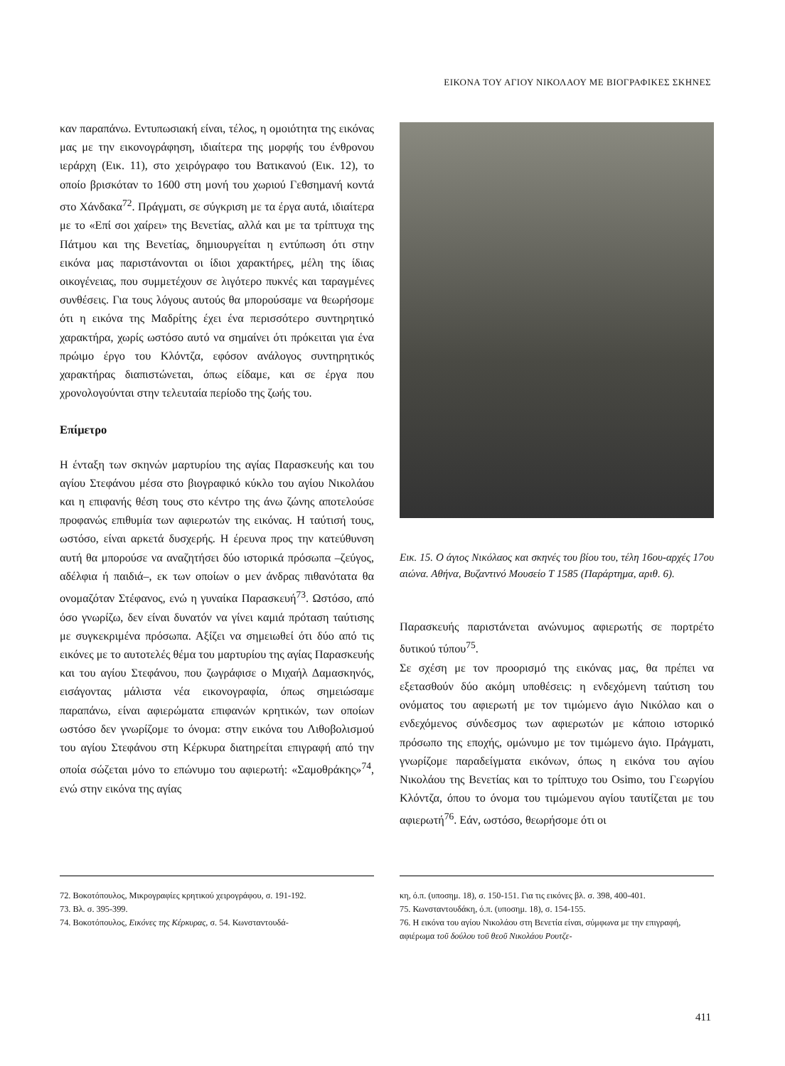ΕΙΚΟΝΑ ΤΟΥ ΑΓΙΟΥ ΝΙΚΟΛΑΟΥ ΜΕ ΒΙΟΓΡΑΦΙΚΕΣ ΣΚΗΝΕΣ
καν παραπάνω. Εντυπωσιακή είναι, τέλος, η ομοιότητα της εικόνας μας με την εικονογράφηση, ιδιαίτερα της μορφής του ένθρονου ιεράρχη (Εικ. 11), στο χειρόγραφο του Βατικανού (Εικ. 12), το οποίο βρισκόταν το 1600 στη μονή του χωριού Γεθσημανή κοντά στο Χάνδακα<sup>72</sup>. Πράγματι, σε σύγκριση με τα έργα αυτά, ιδιαίτερα με το «Επί σοι χαίρει» της Βενετίας, αλλά και με τα τρίπτυχα της Πάτμου και της Βενετίας, δημιουργείται η εντύπωση ότι στην εικόνα μας παριστάνονται οι ίδιοι χαρακτήρες, μέλη της ίδιας οικογένειας, που συμμετέχουν σε λιγότερο πυκνές και ταραγμένες συνθέσεις. Για τους λόγους αυτούς θα μπορούσαμε να θεωρήσομε ότι η εικόνα της Μαδρίτης έχει ένα περισσότερο συντηρητικό χαρακτήρα, χωρίς ωστόσο αυτό να σημαίνει ότι πρόκειται για ένα πρώιμο έργο του Κλόντζα, εφόσον ανάλογος συντηρητικός χαρακτήρας διαπιστώνεται, όπως είδαμε, και σε έργα που χρονολογούνται στην τελευταία περίοδο της ζωής του.
Επίμετρο
Η ένταξη των σκηνών μαρτυρίου της αγίας Παρασκευής και του αγίου Στεφάνου μέσα στο βιογραφικό κύκλο του αγίου Νικολάου και η επιφανής θέση τους στο κέντρο της άνω ζώνης αποτελούσε προφανώς επιθυμία των αφιερωτών της εικόνας. Η ταύτισή τους, ωστόσο, είναι αρκετά δυσχερής. Η έρευνα προς την κατεύθυνση αυτή θα μπορούσε να αναζητήσει δύο ιστορικά πρόσωπα –ζεύγος, αδέλφια ή παιδιά–, εκ των οποίων ο μεν άνδρας πιθανότατα θα ονομαζόταν Στέφανος, ενώ η γυναίκα Παρασκευή<sup>73</sup>. Ωστόσο, από όσο γνωρίζω, δεν είναι δυνατόν να γίνει καμιά πρόταση ταύτισης με συγκεκριμένα πρόσωπα. Αξίζει να σημειωθεί ότι δύο από τις εικόνες με το αυτοτελές θέμα του μαρτυρίου της αγίας Παρασκευής και του αγίου Στεφάνου, που ζωγράφισε ο Μιχαήλ Δαμασκηνός, εισάγοντας μάλιστα νέα εικονογραφία, όπως σημειώσαμε παραπάνω, είναι αφιερώματα επιφανών κρητικών, των οποίων ωστόσο δεν γνωρίζομε το όνομα: στην εικόνα του Λιθοβολισμού του αγίου Στεφάνου στη Κέρκυρα διατηρείται επιγραφή από την οποία σώζεται μόνο το επώνυμο του αφιερωτή: «Σαμοθράκης»<sup>74</sup>, ενώ στην εικόνα της αγίας
Εικ. 15. Ο άγιος Νικόλαος και σκηνές του βίου του, τέλη 16ου-αρχές 17ου αιώνα. Αθήνα, Βυζαντινό Μουσείο Τ 1585 (Παράρτημα, αριθ. 6).
Παρασκευής παριστάνεται ανώνυμος αφιερωτής σε πορτρέτο δυτικού τύπου<sup>75</sup>.
Σε σχέση με τον προορισμό της εικόνας μας, θα πρέπει να εξετασθούν δύο ακόμη υποθέσεις: η ενδεχόμενη ταύτιση του ονόματος του αφιερωτή με τον τιμώμενο άγιο Νικόλαο και ο ενδεχόμενος σύνδεσμος των αφιερωτών με κάποιο ιστορικό πρόσωπο της εποχής, ομώνυμο με τον τιμώμενο άγιο. Πράγματι, γνωρίζομε παραδείγματα εικόνων, όπως η εικόνα του αγίου Νικολάου της Βενετίας και το τρίπτυχο του Osimo, του Γεωργίου Κλόντζα, όπου το όνομα του τιμώμενου αγίου ταυτίζεται με του αφιερωτή<sup>76</sup>. Εάν, ωστόσο, θεωρήσομε ότι οι
72. Βοκοτόπουλος, Μικρογραφίες κρητικού χειρογράφου, σ. 191-192.
73. Βλ. σ. 395-399.
74. Βοκοτόπουλος, Εικόνες της Κέρκυρας, σ. 54. Κωνσταντουδά-
κη, ό.π. (υποσημ. 18), σ. 150-151. Για τις εικόνες βλ. σ. 398, 400-401.
75. Κωνσταντουδάκη, ό.π. (υποσημ. 18), σ. 154-155.
76. Η εικόνα του αγίου Νικολάου στη Βενετία είναι, σύμφωνα με την επιγραφή, αφιέρωμα τοῦ δούλου τοῦ θεοῦ Νικολάου Ρουτζε-
411